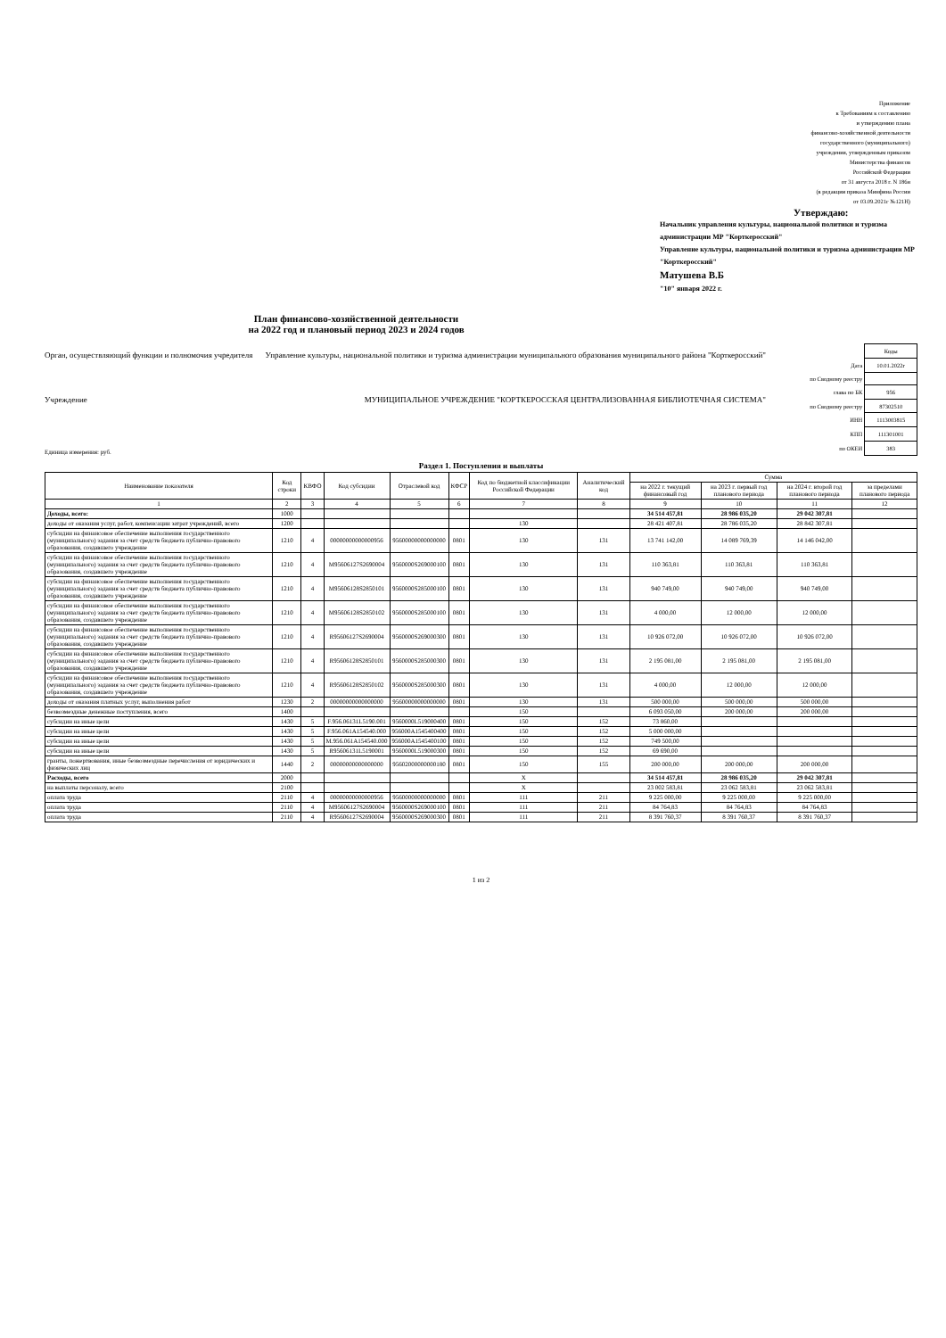Приложение
к Требованиям к составлению
и утверждению плана
финансово-хозяйственной деятельности
государственного (муниципального)
учреждения, утвержденным приказом
Министерства финансов
Российской Федерации
от 31 августа 2018 г. N 186н
(в редакции приказа Минфина России
от 03.09.2021г №121Н)
Утверждаю:
Начальник управления культуры, национальной политики и туризма администрации МР "Корткеросский"
Управление культуры, национальной политики и туризма администрации МР "Корткеросский"
Матушева В.Б
"10" января 2022 г.
План финансово-хозяйственной деятельности
на 2022 год и плановый период 2023 и 2024 годов
Орган, осуществляющий функции и полномочия учредителя Управление культуры, национальной политики и туризма администрации муниципального образования муниципального района "Корткеросский"
Учреждение МУНИЦИПАЛЬНОЕ УЧРЕЖДЕНИЕ "КОРТКЕРОССКАЯ ЦЕНТРАЛИЗОВАННАЯ БИБЛИОТЕЧНАЯ СИСТЕМА"
Единица измерения: руб.
| | Коды |
| Дата | 10.01.2022г |
| по Сводному реестру | |
| глава по БК | 956 |
| по Сводному реестру | 87302510 |
| ИНН | 1113003815 |
| КПП | 111301001 |
| по ОКЕИ | 383 |
Раздел 1. Поступления и выплаты
| Наименование показателя | Код строки | КВФО | Код субсидии | Отраслевой код | КФСР | Код по бюджетной классификации Российской Федерации | Аналитический код | Сумма | | | |
| --- | --- | --- | --- | --- | --- | --- | --- | --- | --- | --- | --- |
| | | | | | | | | на 2022 г. текущий финансовый год | на 2023 г. первый год планового периода | на 2024 г. второй год планового периода | за пределами планового периода |
| 1 | 2 | 3 | 4 | 5 | 6 | 7 | 8 | 9 | 10 | 11 | 12 |
| Доходы, всего: | 1000 | | | | | | | 34 514 457,81 | 28 986 035,20 | 29 042 307,81 | |
| доходы от оказания услуг, работ, компенсации затрат учреждений, всего | 1200 | | | | | 130 | | 28 421 407,81 | 28 786 035,20 | 28 842 307,81 | |
| субсидии на финансовое обеспечение выполнения государственного (муниципального) задания за счет средств бюджета публично-правового образования, создавшего учреждение | 1210 | 4 | 00000000000000956 | 95600000000000000 | 0801 | 130 | 131 | 13 741 142,00 | 14 089 769,39 | 14 146 042,00 | |
| субсидии на финансовое обеспечение выполнения государственного (муниципального) задания за счет средств бюджета публично-правового образования, создавшего учреждение | 1210 | 4 | M95606127S2690004 | 9560000S269000100 | 0801 | 130 | 131 | 110 363,81 | 110 363,81 | 110 363,81 | |
| субсидии на финансовое обеспечение выполнения государственного (муниципального) задания за счет средств бюджета публично-правового образования, создавшего учреждение | 1210 | 4 | M95606128S2850101 | 9560000S285000100 | 0801 | 130 | 131 | 940 749,00 | 940 749,00 | 940 749,00 | |
| субсидии на финансовое обеспечение выполнения государственного (муниципального) задания за счет средств бюджета публично-правового образования, создавшего учреждение | 1210 | 4 | M95606128S2850102 | 9560000S285000100 | 0801 | 130 | 131 | 4 000,00 | 12 000,00 | 12 000,00 | |
| субсидии на финансовое обеспечение выполнения государственного (муниципального) задания за счет средств бюджета публично-правового образования, создавшего учреждение | 1210 | 4 | R95606127S2690004 | 9560000S269000300 | 0801 | 130 | 131 | 10 926 072,00 | 10 926 072,00 | 10 926 072,00 | |
| субсидии на финансовое обеспечение выполнения государственного (муниципального) задания за счет средств бюджета публично-правового образования, создавшего учреждение | 1210 | 4 | R95606128S2850101 | 9560000S285000300 | 0801 | 130 | 131 | 2 195 081,00 | 2 195 081,00 | 2 195 081,00 | |
| субсидии на финансовое обеспечение выполнения государственного (муниципального) задания за счет средств бюджета публично-правового образования, создавшего учреждение | 1210 | 4 | R95606128S2850102 | 9560000S285000300 | 0801 | 130 | 131 | 4 000,00 | 12 000,00 | 12 000,00 | |
| доходы от оказания платных услуг, выполнения работ | 1230 | 2 | 00000000000000000 | 95600000000000000 | 0801 | 130 | 131 | 500 000,00 | 500 000,00 | 500 000,00 | |
| безвозмездные денежные поступления, всего | 1400 | | | | | 150 | | 6 093 050,00 | 200 000,00 | 200 000,00 | |
| субсидии на иные цели | 1430 | 5 | F.956.06131L5190.001 | 9560000L519000400 | 0801 | 150 | 152 | 73 860,00 | | | |
| субсидии на иные цели | 1430 | 5 | F.956.061A154540.000 | 956000A1545400400 | 0801 | 150 | 152 | 5 000 000,00 | | | |
| субсидии на иные цели | 1430 | 5 | M.956.061A154540.000 | 956000A1545400100 | 0801 | 150 | 152 | 749 500,00 | | | |
| субсидии на иные цели | 1430 | 5 | R95606131L5190001 | 9560000L519000300 | 0801 | 150 | 152 | 69 690,00 | | | |
| гранты, пожертвования, иные безвозмездные перечисления от юридических и физических лиц | 1440 | 2 | 00000000000000000 | 95602000000000180 | 0801 | 150 | 155 | 200 000,00 | 200 000,00 | 200 000,00 | |
| Расходы, всего | 2000 | | | | | Х | | 34 514 457,81 | 28 986 035,20 | 29 042 307,81 | |
| на выплаты персоналу, всего | 2100 | | | | | Х | | 23 002 583,81 | 23 062 583,81 | 23 062 583,81 | |
| оплата труда | 2110 | 4 | 00000000000000956 | 95600000000000000 | 0801 | 111 | 211 | 9 225 000,00 | 9 225 000,00 | 9 225 000,00 | |
| оплата труда | 2110 | 4 | M95606127S2690004 | 9560000S269000100 | 0801 | 111 | 211 | 84 764,83 | 84 764,83 | 84 764,83 | |
| оплата труда | 2110 | 4 | R95606127S2690004 | 9560000S269000300 | 0801 | 111 | 211 | 8 391 760,37 | 8 391 760,37 | 8 391 760,37 | |
1 из 2